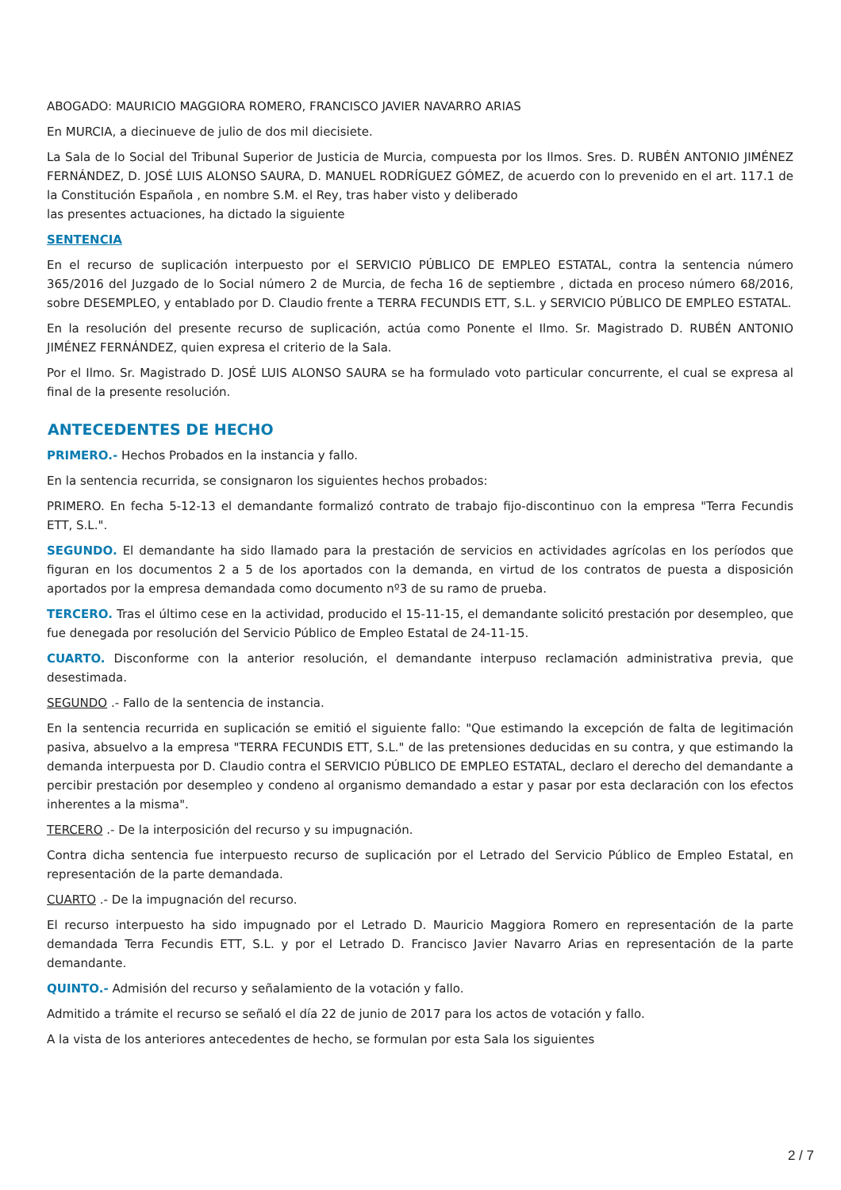ABOGADO: MAURICIO MAGGIORA ROMERO, FRANCISCO JAVIER NAVARRO ARIAS
En MURCIA, a diecinueve de julio de dos mil diecisiete.
La Sala de lo Social del Tribunal Superior de Justicia de Murcia, compuesta por los Ilmos. Sres. D. RUBÉN ANTONIO JIMÉNEZ FERNÁNDEZ, D. JOSÉ LUIS ALONSO SAURA, D. MANUEL RODRÍGUEZ GÓMEZ, de acuerdo con lo prevenido en el art. 117.1 de la Constitución Española , en nombre S.M. el Rey, tras haber visto y deliberado
las presentes actuaciones, ha dictado la siguiente
SENTENCIA
En el recurso de suplicación interpuesto por el SERVICIO PÚBLICO DE EMPLEO ESTATAL, contra la sentencia número 365/2016 del Juzgado de lo Social número 2 de Murcia, de fecha 16 de septiembre , dictada en proceso número 68/2016, sobre DESEMPLEO, y entablado por D. Claudio frente a TERRA FECUNDIS ETT, S.L. y SERVICIO PÚBLICO DE EMPLEO ESTATAL.
En la resolución del presente recurso de suplicación, actúa como Ponente el Ilmo. Sr. Magistrado D. RUBÉN ANTONIO JIMÉNEZ FERNÁNDEZ, quien expresa el criterio de la Sala.
Por el Ilmo. Sr. Magistrado D. JOSÉ LUIS ALONSO SAURA se ha formulado voto particular concurrente, el cual se expresa al final de la presente resolución.
ANTECEDENTES DE HECHO
PRIMERO.- Hechos Probados en la instancia y fallo.
En la sentencia recurrida, se consignaron los siguientes hechos probados:
PRIMERO. En fecha 5-12-13 el demandante formalizó contrato de trabajo fijo-discontinuo con la empresa "Terra Fecundis ETT, S.L.".
SEGUNDO. El demandante ha sido llamado para la prestación de servicios en actividades agrícolas en los períodos que figuran en los documentos 2 a 5 de los aportados con la demanda, en virtud de los contratos de puesta a disposición aportados por la empresa demandada como documento nº3 de su ramo de prueba.
TERCERO. Tras el último cese en la actividad, producido el 15-11-15, el demandante solicitó prestación por desempleo, que fue denegada por resolución del Servicio Público de Empleo Estatal de 24-11-15.
CUARTO. Disconforme con la anterior resolución, el demandante interpuso reclamación administrativa previa, que desestimada.
SEGUNDO .- Fallo de la sentencia de instancia.
En la sentencia recurrida en suplicación se emitió el siguiente fallo: "Que estimando la excepción de falta de legitimación pasiva, absuelvo a la empresa "TERRA FECUNDIS ETT, S.L." de las pretensiones deducidas en su contra, y que estimando la demanda interpuesta por D. Claudio contra el SERVICIO PÚBLICO DE EMPLEO ESTATAL, declaro el derecho del demandante a percibir prestación por desempleo y condeno al organismo demandado a estar y pasar por esta declaración con los efectos inherentes a la misma".
TERCERO .- De la interposición del recurso y su impugnación.
Contra dicha sentencia fue interpuesto recurso de suplicación por el Letrado del Servicio Público de Empleo Estatal, en representación de la parte demandada.
CUARTO .- De la impugnación del recurso.
El recurso interpuesto ha sido impugnado por el Letrado D. Mauricio Maggiora Romero en representación de la parte demandada Terra Fecundis ETT, S.L. y por el Letrado D. Francisco Javier Navarro Arias en representación de la parte demandante.
QUINTO.- Admisión del recurso y señalamiento de la votación y fallo.
Admitido a trámite el recurso se señaló el día 22 de junio de 2017 para los actos de votación y fallo.
A la vista de los anteriores antecedentes de hecho, se formulan por esta Sala los siguientes
2 / 7